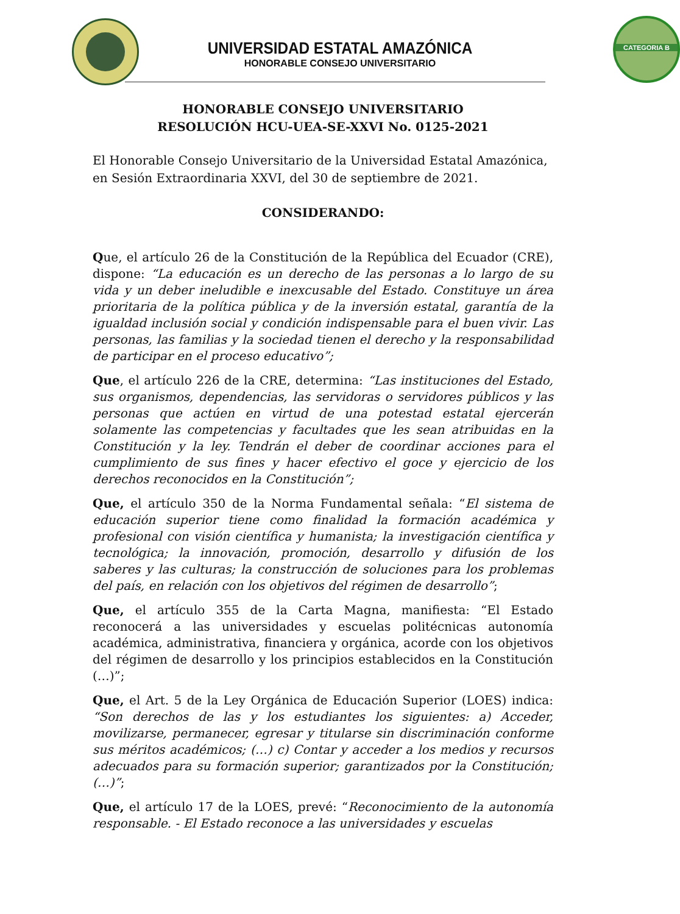CATEGORIA B
UNIVERSIDAD ESTATAL AMAZÓNICA
HONORABLE CONSEJO UNIVERSITARIO
HONORABLE CONSEJO UNIVERSITARIO
RESOLUCIÓN HCU-UEA-SE-XXVI No. 0125-2021
El Honorable Consejo Universitario de la Universidad Estatal Amazónica, en Sesión Extraordinaria XXVI, del 30 de septiembre de 2021.
CONSIDERANDO:
Que, el artículo 26 de la Constitución de la República del Ecuador (CRE), dispone: “La educación es un derecho de las personas a lo largo de su vida y un deber ineludible e inexcusable del Estado. Constituye un área prioritaria de la política pública y de la inversión estatal, garantía de la igualdad inclusión social y condición indispensable para el buen vivir. Las personas, las familias y la sociedad tienen el derecho y la responsabilidad de participar en el proceso educativo”;
Que, el artículo 226 de la CRE, determina: “Las instituciones del Estado, sus organismos, dependencias, las servidoras o servidores públicos y las personas que actúen en virtud de una potestad estatal ejercerán solamente las competencias y facultades que les sean atribuidas en la Constitución y la ley. Tendrán el deber de coordinar acciones para el cumplimiento de sus fines y hacer efectivo el goce y ejercicio de los derechos reconocidos en la Constitución”;
Que, el artículo 350 de la Norma Fundamental señala: “El sistema de educación superior tiene como finalidad la formación académica y profesional con visión científica y humanista; la investigación científica y tecnológica; la innovación, promoción, desarrollo y difusión de los saberes y las culturas; la construcción de soluciones para los problemas del país, en relación con los objetivos del régimen de desarrollo”;
Que, el artículo 355 de la Carta Magna, manifiesta: “El Estado reconocerá a las universidades y escuelas politécnicas autonomía académica, administrativa, financiera y orgánica, acorde con los objetivos del régimen de desarrollo y los principios establecidos en la Constitución (…)”;
Que, el Art. 5 de la Ley Orgánica de Educación Superior (LOES) indica: “Son derechos de las y los estudiantes los siguientes: a) Acceder, movilizarse, permanecer, egresar y titularse sin discriminación conforme sus méritos académicos; (…) c) Contar y acceder a los medios y recursos adecuados para su formación superior; garantizados por la Constitución; (…)”;
Que, el artículo 17 de la LOES, prevé: “Reconocimiento de la autonomía responsable. - El Estado reconoce a las universidades y escuelas